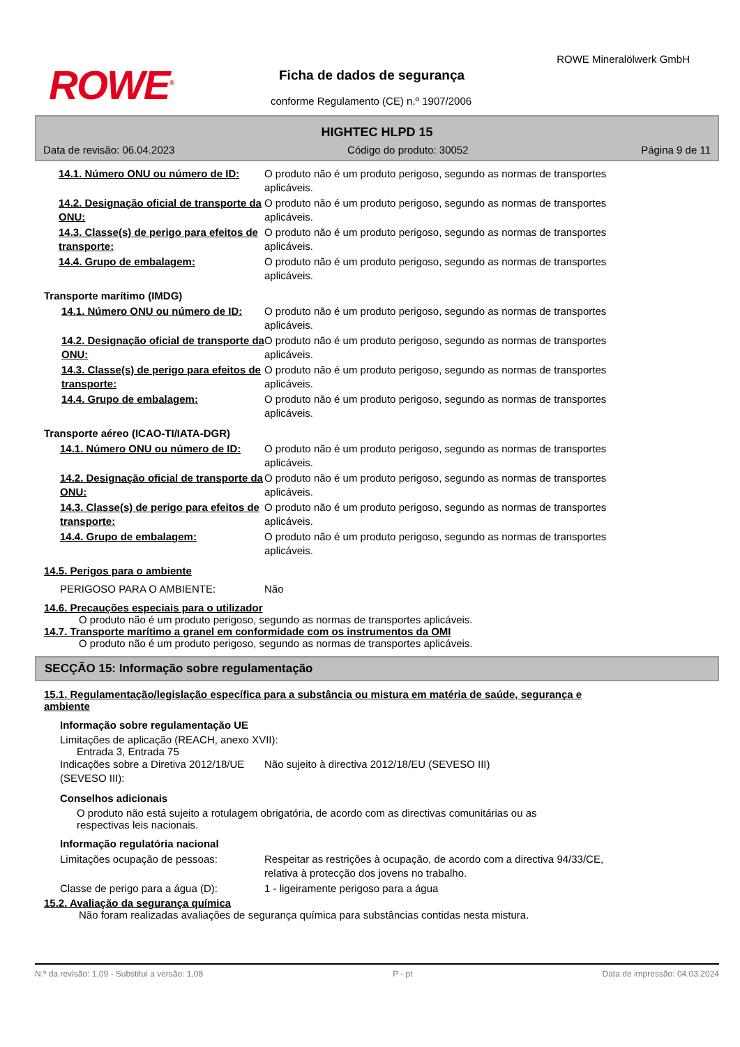ROWE<sup>®</sup>
ROWE Mineralölwerk GmbH
Ficha de dados de segurança
conforme Regulamento (CE) n.º 1907/2006
HIGHTEC HLPD 15
Data de revisão: 06.04.2023 Código do produto: 30052 Página 9 de 11
14.1. Número ONU ou número de ID: O produto não é um produto perigoso, segundo as normas de transportes aplicáveis.
14.2. Designação oficial de transporte da ONU:
O produto não é um produto perigoso, segundo as normas de transportes aplicáveis.
14.3. Classe(s) de perigo para efeitos de transporte:
O produto não é um produto perigoso, segundo as normas de transportes aplicáveis.
14.4. Grupo de embalagem: O produto não é um produto perigoso, segundo as normas de transportes aplicáveis.
Transporte marítimo (IMDG)
14.1. Número ONU ou número de ID: O produto não é um produto perigoso, segundo as normas de transportes aplicáveis.
14.2. Designação oficial de transporte da ONU:
O produto não é um produto perigoso, segundo as normas de transportes aplicáveis.
14.3. Classe(s) de perigo para efeitos de transporte:
O produto não é um produto perigoso, segundo as normas de transportes aplicáveis.
14.4. Grupo de embalagem: O produto não é um produto perigoso, segundo as normas de transportes aplicáveis.
Transporte aéreo (ICAO-TI/IATA-DGR)
14.1. Número ONU ou número de ID: O produto não é um produto perigoso, segundo as normas de transportes aplicáveis.
14.2. Designação oficial de transporte da ONU:
O produto não é um produto perigoso, segundo as normas de transportes aplicáveis.
14.3. Classe(s) de perigo para efeitos de transporte:
O produto não é um produto perigoso, segundo as normas de transportes aplicáveis.
14.4. Grupo de embalagem: O produto não é um produto perigoso, segundo as normas de transportes aplicáveis.
14.5. Perigos para o ambiente
PERIGOSO PARA O AMBIENTE: Não
14.6. Precauções especiais para o utilizador
O produto não é um produto perigoso, segundo as normas de transportes aplicáveis.
14.7. Transporte marítimo a granel em conformidade com os instrumentos da OMI
O produto não é um produto perigoso, segundo as normas de transportes aplicáveis.
SECÇÃO 15: Informação sobre regulamentação
15.1. Regulamentação/legislação específica para a substância ou mistura em matéria de saúde, segurança e ambiente
Informação sobre regulamentação UE
Limitações de aplicação (REACH, anexo XVII):
Entrada 3, Entrada 75
Indicações sobre a Diretiva 2012/18/UE (SEVESO III):
Não sujeito à directiva 2012/18/EU (SEVESO III)
Conselhos adicionais
O produto não está sujeito a rotulagem obrigatória, de acordo com as directivas comunitárias ou as respectivas leis nacionais.
Informação regulatória nacional
Limitações ocupação de pessoas: Respeitar as restrições à ocupação, de acordo com a directiva 94/33/CE, relativa à protecção dos jovens no trabalho.
Classe de perigo para a água (D):
1 - ligeiramente perigoso para a água
15.2. Avaliação da segurança química
Não foram realizadas avaliações de segurança química para substâncias contidas nesta mistura.
N.º da revisão: 1,09 - Substitui a versão: 1,08 P - pt Data de impressão: 04.03.2024